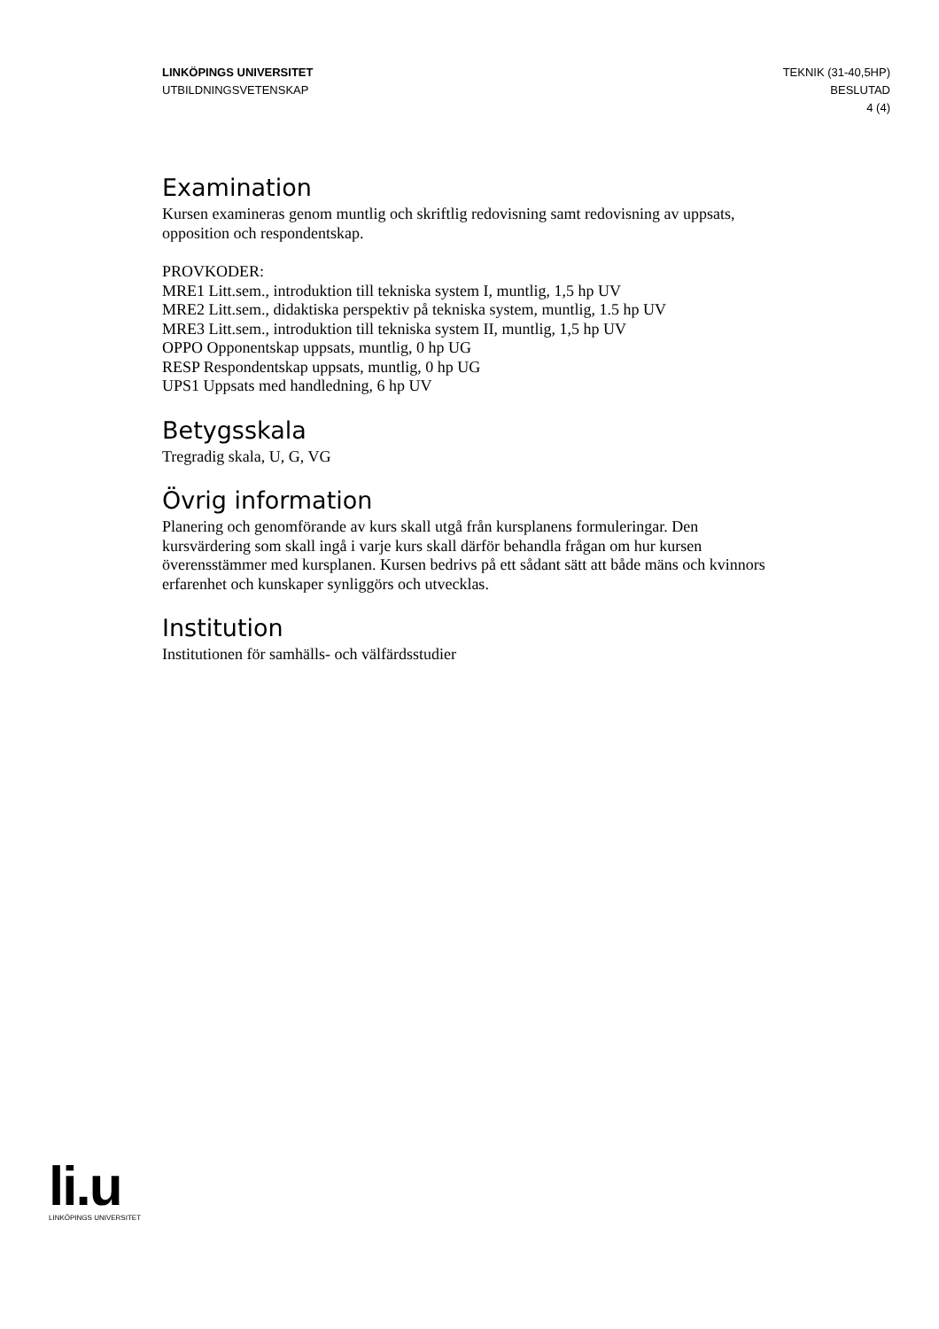LINKÖPINGS UNIVERSITET
UTBILDNINGSVETENSKAP
TEKNIK (31-40,5HP)
BESLUTAD
4 (4)
Examination
Kursen examineras genom muntlig och skriftlig redovisning samt redovisning av uppsats, opposition och respondentskap.
PROVKODER:
MRE1 Litt.sem., introduktion till tekniska system I, muntlig, 1,5 hp UV
MRE2 Litt.sem., didaktiska perspektiv på tekniska system, muntlig, 1.5 hp UV
MRE3 Litt.sem., introduktion till tekniska system II, muntlig, 1,5 hp UV
OPPO Opponentskap uppsats, muntlig, 0 hp UG
RESP Respondentskap uppsats, muntlig, 0 hp UG
UPS1 Uppsats med handledning, 6 hp UV
Betygsskala
Tregradig skala, U, G, VG
Övrig information
Planering och genomförande av kurs skall utgå från kursplanens formuleringar. Den kursvärdering som skall ingå i varje kurs skall därför behandla frågan om hur kursen överensstämmer med kursplanen. Kursen bedrivs på ett sådant sätt att både mäns och kvinnors erfarenhet och kunskaper synliggörs och utvecklas.
Institution
Institutionen för samhälls- och välfärdsstudier
li.u
LINKÖPINGS UNIVERSITET